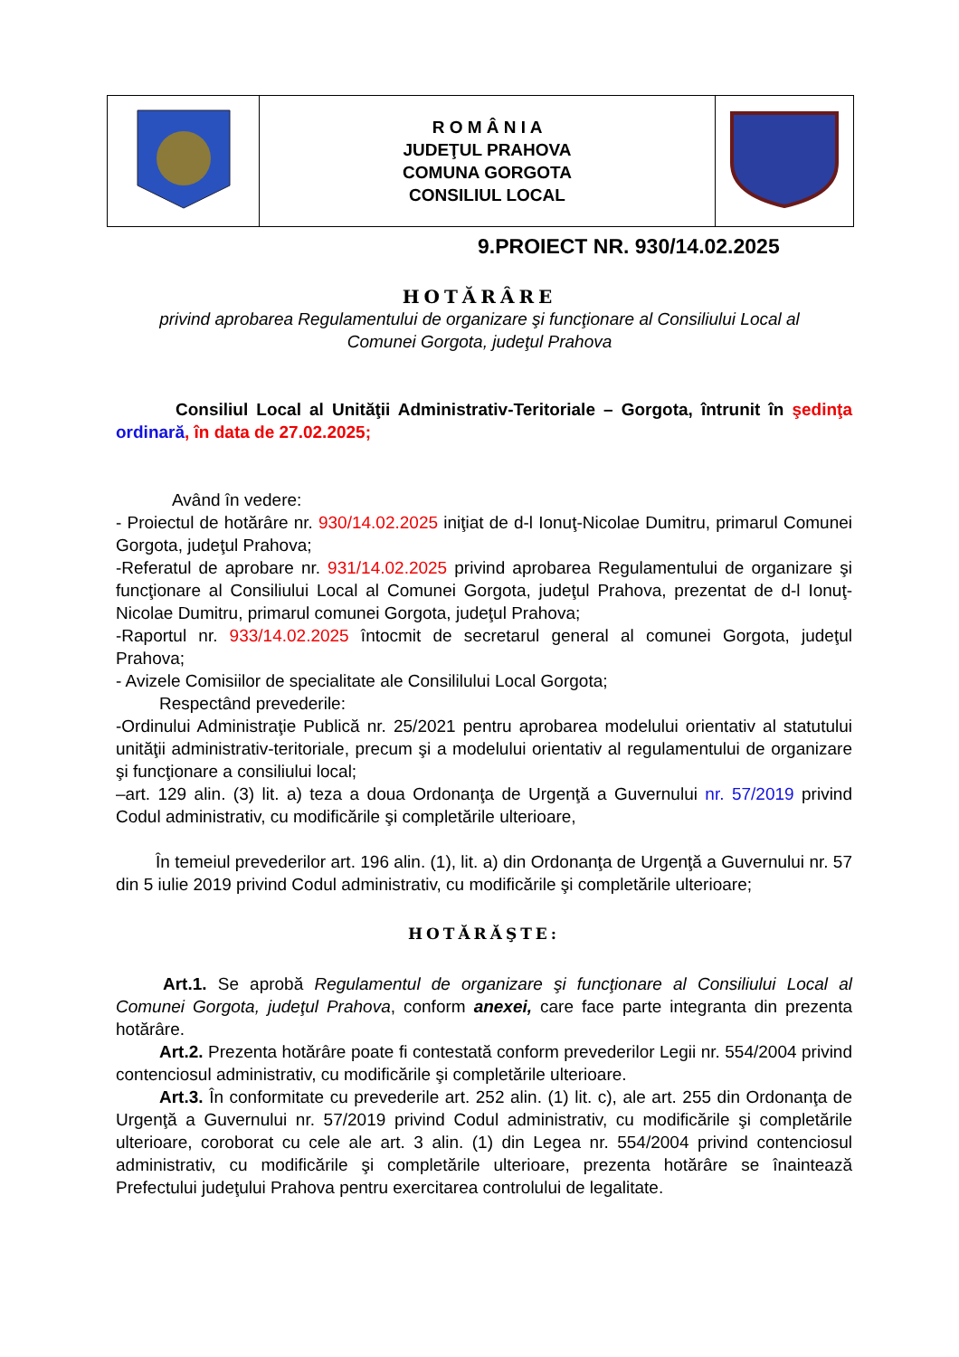| | R O M Â N I A JUDEŢUL PRAHOVA COMUNA GORGOTA CONSILIUL LOCAL | |
9.PROIECT NR. 930/14.02.2025
HOTĂRÂRE
privind aprobarea Regulamentului de organizare şi funcţionare al Consiliului Local al
Comunei Gorgota, judeţul Prahova
Consiliul Local al Unităţii Administrativ-Teritoriale – Gorgota, întrunit în şedinţa ordinară, în data de 27.02.2025;
Având în vedere:
- Proiectul de hotărâre nr. 930/14.02.2025 iniţiat de d-l Ionuţ-Nicolae Dumitru, primarul Comunei Gorgota, judeţul Prahova;
-Referatul de aprobare nr. 931/14.02.2025 privind aprobarea Regulamentului de organizare şi funcţionare al Consiliului Local al Comunei Gorgota, judeţul Prahova, prezentat de d-l Ionuţ-Nicolae Dumitru, primarul comunei Gorgota, judeţul Prahova;
-Raportul nr. 933/14.02.2025 întocmit de secretarul general al comunei Gorgota, judeţul Prahova;
- Avizele Comisiilor de specialitate ale Consililului Local Gorgota;
Respectând prevederile:
-Ordinului Administraţie Publică nr. 25/2021 pentru aprobarea modelului orientativ al statutului unităţii administrativ-teritoriale, precum şi a modelului orientativ al regulamentului de organizare şi funcţionare a consiliului local;
–art. 129 alin. (3) lit. a) teza a doua Ordonanţa de Urgenţă a Guvernului nr. 57/2019 privind Codul administrativ, cu modificările şi completările ulterioare,
În temeiul prevederilor art. 196 alin. (1), lit. a) din Ordonanţa de Urgenţă a Guvernului nr. 57 din 5 iulie 2019 privind Codul administrativ, cu modificările şi completările ulterioare;
HOTĂRĂŞTE:
Art.1. Se aprobă Regulamentul de organizare şi funcţionare al Consiliului Local al Comunei Gorgota, judeţul Prahova, conform anexei, care face parte integranta din prezenta hotărâre.
Art.2. Prezenta hotărâre poate fi contestată conform prevederilor Legii nr. 554/2004 privind contenciosul administrativ, cu modificările şi completările ulterioare.
Art.3. În conformitate cu prevederile art. 252 alin. (1) lit. c), ale art. 255 din Ordonanţa de Urgenţă a Guvernului nr. 57/2019 privind Codul administrativ, cu modificările şi completările ulterioare, coroborat cu cele ale art. 3 alin. (1) din Legea nr. 554/2004 privind contenciosul administrativ, cu modificările şi completările ulterioare, prezenta hotărâre se înaintează Prefectului judeţului Prahova pentru exercitarea controlului de legalitate.